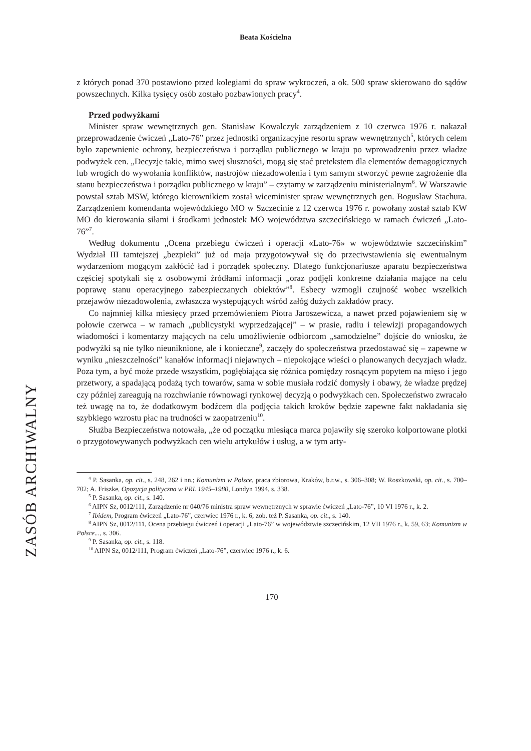Beata Kościelna
ZASÓB ARCHIWALNY
z których ponad 370 postawiono przed kolegiami do spraw wykroczeń, a ok. 500 spraw skierowano do sądów powszechnych. Kilka tysięcy osób zostało pozbawionych pracy<sup>4</sup>.
Przed podwyżkami
Minister spraw wewnętrznych gen. Stanisław Kowalczyk zarządzeniem z 10 czerwca 1976 r. nakazał przeprowadzenie ćwiczeń „Lato-76” przez jednostki organizacyjne resortu spraw wewnętrznych<sup>5</sup>, których celem było zapewnienie ochrony, bezpieczeństwa i porządku publicznego w kraju po wprowadzeniu przez władze podwyżek cen. „Decyzje takie, mimo swej słuszności, mogą się stać pretekstem dla elementów demagogicznych lub wrogich do wywołania konfliktów, nastrojów niezadowolenia i tym samym stworzyć pewne zagrożenie dla stanu bezpieczeństwa i porządku publicznego w kraju” – czytamy w zarządzeniu ministerialnym<sup>6</sup>. W Warszawie powstał sztab MSW, którego kierownikiem został wiceminister spraw wewnętrznych gen. Bogusław Stachura. Zarządzeniem komendanta wojewódzkiego MO w Szczecinie z 12 czerwca 1976 r. powołany został sztab KW MO do kierowania siłami i środkami jednostek MO województwa szczecińskiego w ramach ćwiczeń „Lato-76”<sup>7</sup>.
Według dokumentu „Ocena przebiegu ćwiczeń i operacji «Lato-76» w województwie szczecińskim” Wydział III tamtejszej „bezpieki” już od maja przygotowywał się do przeciwstawienia się ewentualnym wydarzeniom mogącym zakłócić ład i porządek społeczny. Dlatego funkcjonariusze aparatu bezpieczeństwa częściej spotykali się z osobowymi źródłami informacji „oraz podjęli konkretne działania mające na celu poprawę stanu operacyjnego zabezpieczanych obiektów”<sup>8</sup>. Esbecy wzmogli czujność wobec wszelkich przejawów niezadowolenia, zwłaszcza występujących wśród załóg dużych zakładów pracy.
Co najmniej kilka miesięcy przed przemówieniem Piotra Jaroszewicza, a nawet przed pojawieniem się w połowie czerwca – w ramach „publicystyki wyprzedzającej” – w prasie, radiu i telewizji propagandowych wiadomości i komentarzy mających na celu umożliwienie odbiorcom „samodzielne” dojście do wniosku, że podwyżki są nie tylko nieuniknione, ale i konieczne<sup>9</sup>, zaczęły do społeczeństwa przedostawać się – zapewne w wyniku „nieszczelności” kanałów informacji niejawnych – niepokojące wieści o planowanych decyzjach władz. Poza tym, a być może przede wszystkim, pogłębiająca się różnica pomiędzy rosnącym popytem na mięso i jego przetwory, a spadającą podażą tych towarów, sama w sobie musiała rodzić domysły i obawy, że władze prędzej czy później zareagują na rozchwianie równowagi rynkowej decyzją o podwyżkach cen. Społeczeństwo zwracało też uwagę na to, że dodatkowym bodźcem dla podjęcia takich kroków będzie zapewne fakt nakładania się szybkiego wzrostu płac na trudności w zaopatrzeniu<sup>10</sup>.
Służba Bezpieczeństwa notowała, „że od początku miesiąca marca pojawiły się szeroko kolportowane plotki o przygotowywanych podwyżkach cen wielu artykułów i usług, a w tym arty-
<sup>4</sup> P. Sasanka, op. cit., s. 248, 262 i nn.; Komunizm w Polsce, praca zbiorowa, Kraków, b.r.w., s. 306–308; W. Roszkowski, op. cit., s. 700–702; A. Friszke, Opozycja polityczna w PRL 1945–1980, Londyn 1994, s. 338.
<sup>5</sup> P. Sasanka, op. cit., s. 140.
<sup>6</sup> AIPN Sz, 0012/111, Zarządzenie nr 040/76 ministra spraw wewnętrznych w sprawie ćwiczeń „Lato-76”, 10 VI 1976 r., k. 2.
<sup>7</sup> Ibidem, Program ćwiczeń „Lato-76”, czerwiec 1976 r., k. 6; zob. też P. Sasanka, op. cit., s. 140.
<sup>8</sup> AIPN Sz, 0012/111, Ocena przebiegu ćwiczeń i operacji „Lato-76” w województwie szczecińskim, 12 VII 1976 r., k. 59, 63; Komunizm w Polsce..., s. 306.
<sup>9</sup> P. Sasanka, op. cit., s. 118.
<sup>10</sup> AIPN Sz, 0012/111, Program ćwiczeń „Lato-76”, czerwiec 1976 r., k. 6.
170